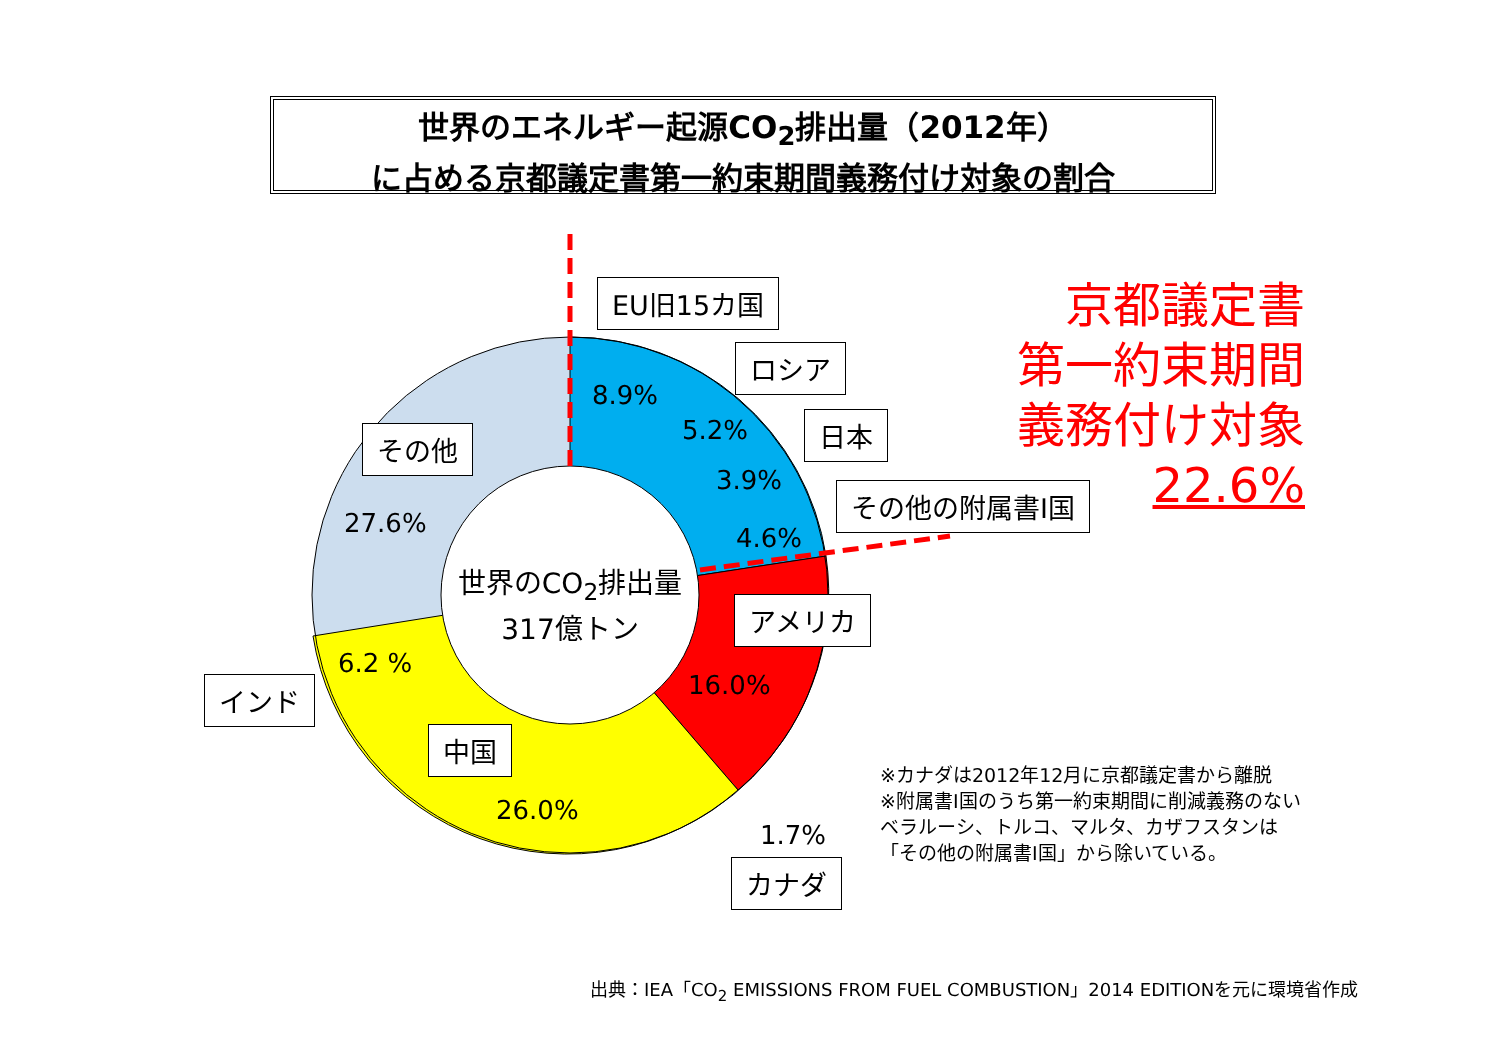世界のエネルギー起源CO<sub>2</sub>排出量（2012年）
に占める京都議定書第一約束期間義務付け対象の割合
EU旧15カ国
ロシア
日本
その他の附属書I国
その他
アメリカ
インド
中国
カナダ
8.9%
5.2%
3.9%
4.6%
27.6%
16.0%
6.2 %
26.0%
1.7%
世界のCO<sub>2</sub>排出量
317億トン
京都議定書
第一約束期間
義務付け対象
22.6%
※カナダは2012年12月に京都議定書から離脱
※附属書I国のうち第一約束期間に削減義務のないベラルーシ、トルコ、マルタ、カザフスタンは「その他の附属書I国」から除いている。
出典：IEA「CO<sub>2</sub> EMISSIONS FROM FUEL COMBUSTION」2014 EDITIONを元に環境省作成